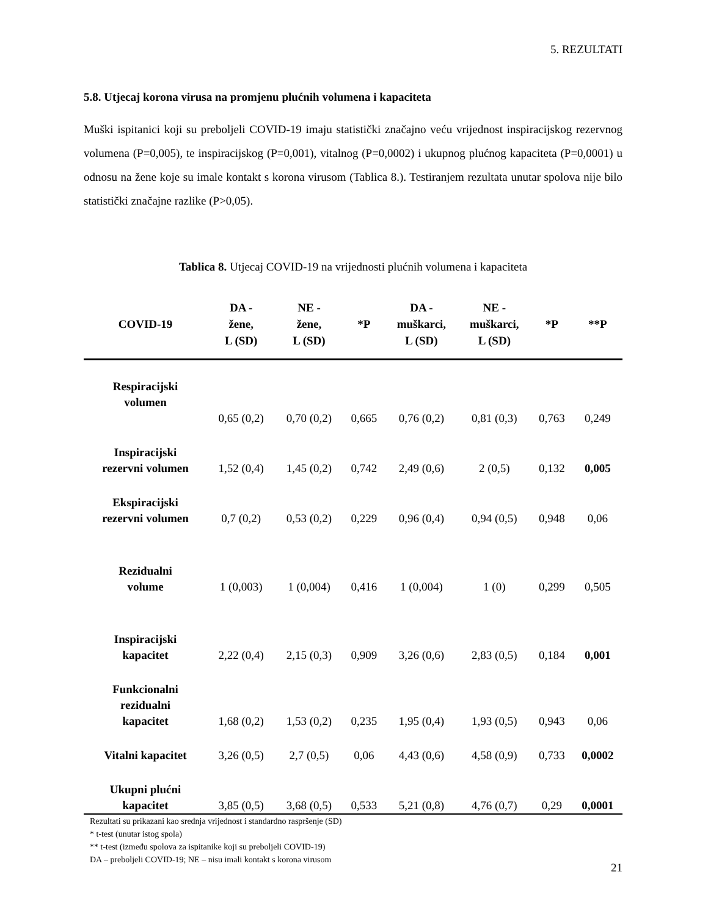5. REZULTATI
5.8. Utjecaj korona virusa na promjenu plućnih volumena i kapaciteta
Muški ispitanici koji su preboljeli COVID-19 imaju statistički značajno veću vrijednost inspiracijskog rezervnog volumena (P=0,005), te inspiracijskog (P=0,001), vitalnog (P=0,0002) i ukupnog plućnog kapaciteta (P=0,0001) u odnosu na žene koje su imale kontakt s korona virusom (Tablica 8.). Testiranjem rezultata unutar spolova nije bilo statistički značajne razlike (P>0,05).
Tablica 8. Utjecaj COVID-19 na vrijednosti plućnih volumena i kapaciteta
| COVID-19 | DA - žene, L (SD) | NE - žene, L (SD) | *P | DA - muškarci, L (SD) | NE - muškarci, L (SD) | *P | **P |
| --- | --- | --- | --- | --- | --- | --- | --- |
| Respiracijski volumen | 0,65 (0,2) | 0,70 (0,2) | 0,665 | 0,76 (0,2) | 0,81 (0,3) | 0,763 | 0,249 |
| Inspiracijski rezervni volumen | 1,52 (0,4) | 1,45 (0,2) | 0,742 | 2,49 (0,6) | 2 (0,5) | 0,132 | 0,005 |
| Ekspiracijski rezervni volumen | 0,7 (0,2) | 0,53 (0,2) | 0,229 | 0,96 (0,4) | 0,94 (0,5) | 0,948 | 0,06 |
| Rezidualni volume | 1 (0,003) | 1 (0,004) | 0,416 | 1 (0,004) | 1 (0) | 0,299 | 0,505 |
| Inspiracijski kapacitet | 2,22 (0,4) | 2,15 (0,3) | 0,909 | 3,26 (0,6) | 2,83 (0,5) | 0,184 | 0,001 |
| Funkcionalni rezidualni kapacitet | 1,68 (0,2) | 1,53 (0,2) | 0,235 | 1,95 (0,4) | 1,93 (0,5) | 0,943 | 0,06 |
| Vitalni kapacitet | 3,26 (0,5) | 2,7 (0,5) | 0,06 | 4,43 (0,6) | 4,58 (0,9) | 0,733 | 0,0002 |
| Ukupni plućni kapacitet | 3,85 (0,5) | 3,68 (0,5) | 0,533 | 5,21 (0,8) | 4,76 (0,7) | 0,29 | 0,0001 |
Rezultati su prikazani kao srednja vrijednost i standardno raspršenje (SD)
* t-test (unutar istog spola)
** t-test (između spolova za ispitanike koji su preboljeli COVID-19)
DA – preboljeli COVID-19; NE – nisu imali kontakt s korona virusom
21